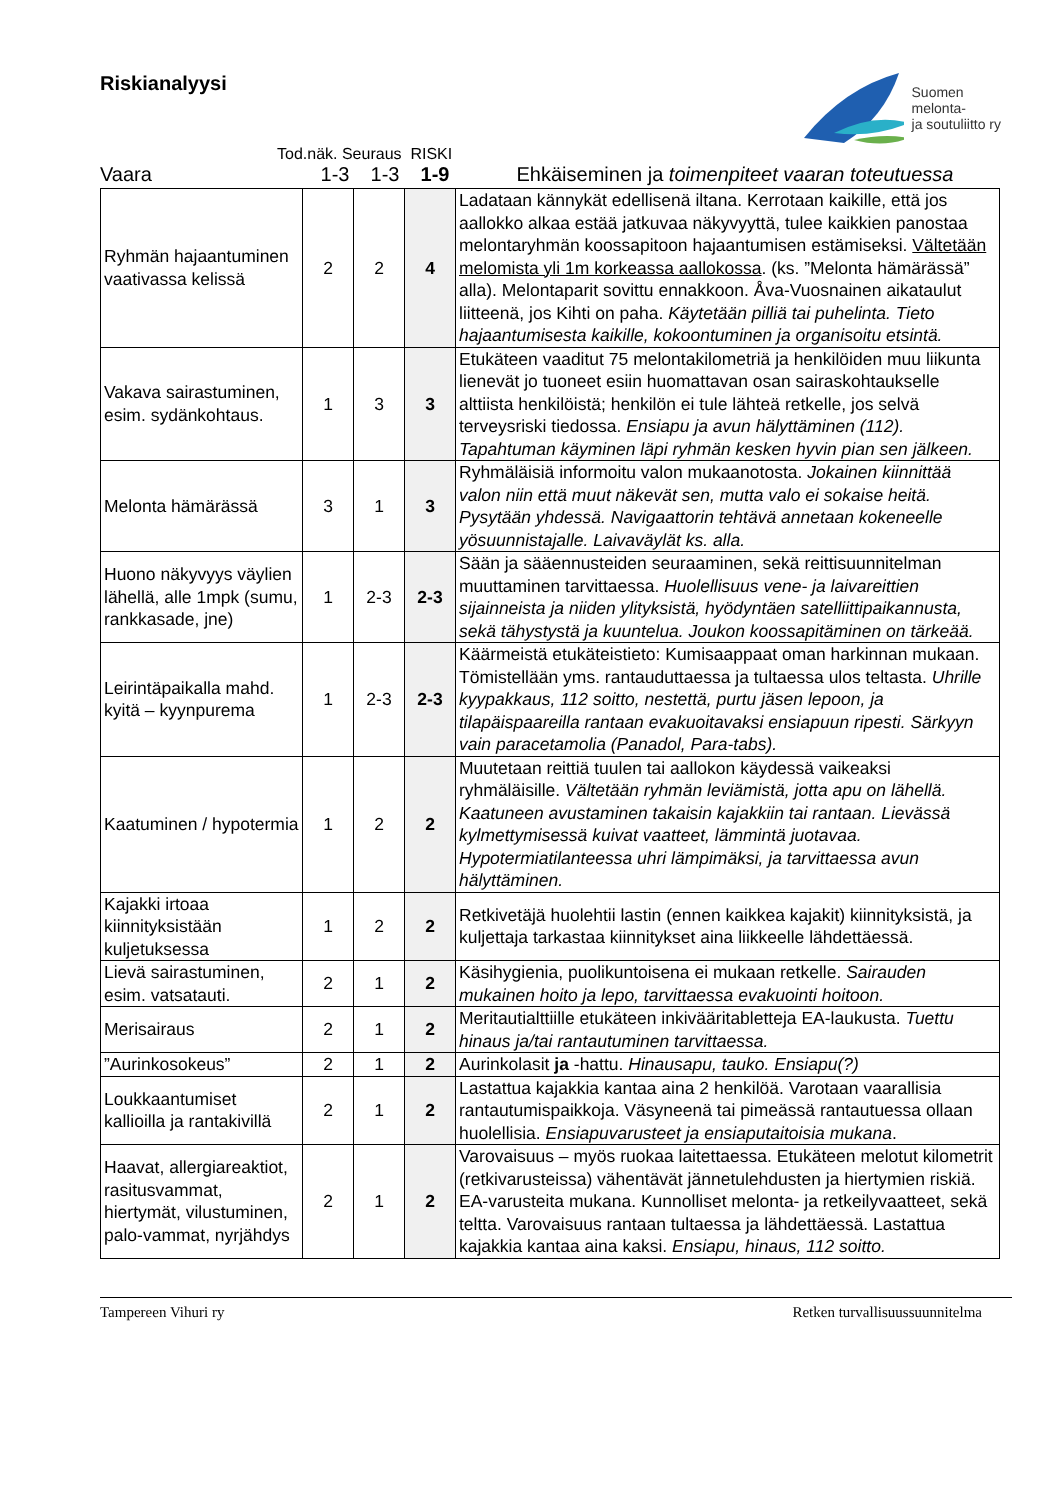Riskianalyysi
Suomen
melonta-
ja soutuliitto ry
Tod.näk. Seuraus RISKI
Vaara
1-3
1-3
1-9
Ehkäiseminen ja toimenpiteet vaaran toteutuessa
| Ryhmän hajaantuminen vaativassa kelissä | 2 | 2 | 4 | Ladataan kännykät edellisenä iltana. Kerrotaan kaikille, että jos aallokko alkaa estää jatkuvaa näkyvyyttä, tulee kaikkien panostaa melontaryhmän koossapitoon hajaantumisen estämiseksi. Vältetään melomista yli 1m korkeassa aallokossa . (ks. ”Melonta hämärässä” alla). Melontaparit sovittu ennakkoon. Åva-Vuosnainen aikataulut liitteenä, jos Kihti on paha. Käytetään pilliä tai puhelinta. Tieto hajaantumisesta kaikille, kokoontuminen ja organisoitu etsintä. |
| Vakava sairastuminen, esim. sydänkohtaus. | 1 | 3 | 3 | Etukäteen vaaditut 75 melontakilometriä ja henkilöiden muu liikunta lienevät jo tuoneet esiin huomattavan osan sairaskohtaukselle alttiista henkilöistä; henkilön ei tule lähteä retkelle, jos selvä terveysriski tiedossa. Ensiapu ja avun hälyttäminen (112). Tapahtuman käyminen läpi ryhmän kesken hyvin pian sen jälkeen. |
| Melonta hämärässä | 3 | 1 | 3 | Ryhmäläisiä informoitu valon mukaanotosta. Jokainen kiinnittää valon niin että muut näkevät sen, mutta valo ei sokaise heitä. Pysytään yhdessä. Navigaattorin tehtävä annetaan kokeneelle yösuunnistajalle. Laivaväylät ks. alla. |
| Huono näkyvyys väylien lähellä, alle 1mpk (sumu, rankkasade, jne) | 1 | 2-3 | 2-3 | Sään ja sääennusteiden seuraaminen, sekä reittisuunnitelman muuttaminen tarvittaessa. Huolellisuus vene- ja laivareittien sijainneista ja niiden ylityksistä, hyödyntäen satelliittipaikannusta, sekä tähystystä ja kuuntelua. Joukon koossapitäminen on tärkeää. |
| Leirintäpaikalla mahd. kyitä – kyynpurema | 1 | 2-3 | 2-3 | Käärmeistä etukäteistieto: Kumisaappaat oman harkinnan mukaan. Tömistellään yms. rantauduttaessa ja tultaessa ulos teltasta. Uhrille kyypakkaus, 112 soitto, nestettä, purtu jäsen lepoon, ja tilapäispaareilla rantaan evakuoitavaksi ensiapuun ripesti. Särkyyn vain paracetamolia (Panadol, Para-tabs). |
| Kaatuminen / hypotermia | 1 | 2 | 2 | Muutetaan reittiä tuulen tai aallokon käydessä vaikeaksi ryhmäläisille. Vältetään ryhmän leviämistä, jotta apu on lähellä. Kaatuneen avustaminen takaisin kajakkiin tai rantaan. Lievässä kylmettymisessä kuivat vaatteet, lämmintä juotavaa. Hypotermiatilanteessa uhri lämpimäksi, ja tarvittaessa avun hälyttäminen. |
| Kajakki irtoaa kiinnityksistään kuljetuksessa | 1 | 2 | 2 | Retkivetäjä huolehtii lastin (ennen kaikkea kajakit) kiinnityksistä, ja kuljettaja tarkastaa kiinnitykset aina liikkeelle lähdettäessä. |
| Lievä sairastuminen, esim. vatsatauti. | 2 | 1 | 2 | Käsihygienia, puolikuntoisena ei mukaan retkelle. Sairauden mukainen hoito ja lepo, tarvittaessa evakuointi hoitoon. |
| Merisairaus | 2 | 1 | 2 | Meritautialttiille etukäteen inkivääritabletteja EA-laukusta. Tuettu hinaus ja/tai rantautuminen tarvittaessa. |
| ”Aurinkosokeus” | 2 | 1 | 2 | Aurinkolasit ja -hattu. Hinausapu, tauko. Ensiapu(?) |
| Loukkaantumiset kallioilla ja rantakivillä | 2 | 1 | 2 | Lastattua kajakkia kantaa aina 2 henkilöä. Varotaan vaarallisia rantautumispaikkoja. Väsyneenä tai pimeässä rantautuessa ollaan huolellisia. Ensiapuvarusteet ja ensiaputaitoisia mukana . |
| Haavat, allergiareaktiot, rasitusvammat, hiertymät, vilustuminen, palo-vammat, nyrjähdys | 2 | 1 | 2 | Varovaisuus – myös ruokaa laitettaessa. Etukäteen melotut kilometrit (retkivarusteissa) vähentävät jännetulehdusten ja hiertymien riskiä. EA-varusteita mukana. Kunnolliset melonta- ja retkeilyvaatteet, sekä teltta. Varovaisuus rantaan tultaessa ja lähdettäessä. Lastattua kajakkia kantaa aina kaksi. Ensiapu, hinaus, 112 soitto. |
Tampereen Vihuri ry Retken turvallisuussuunnitelma